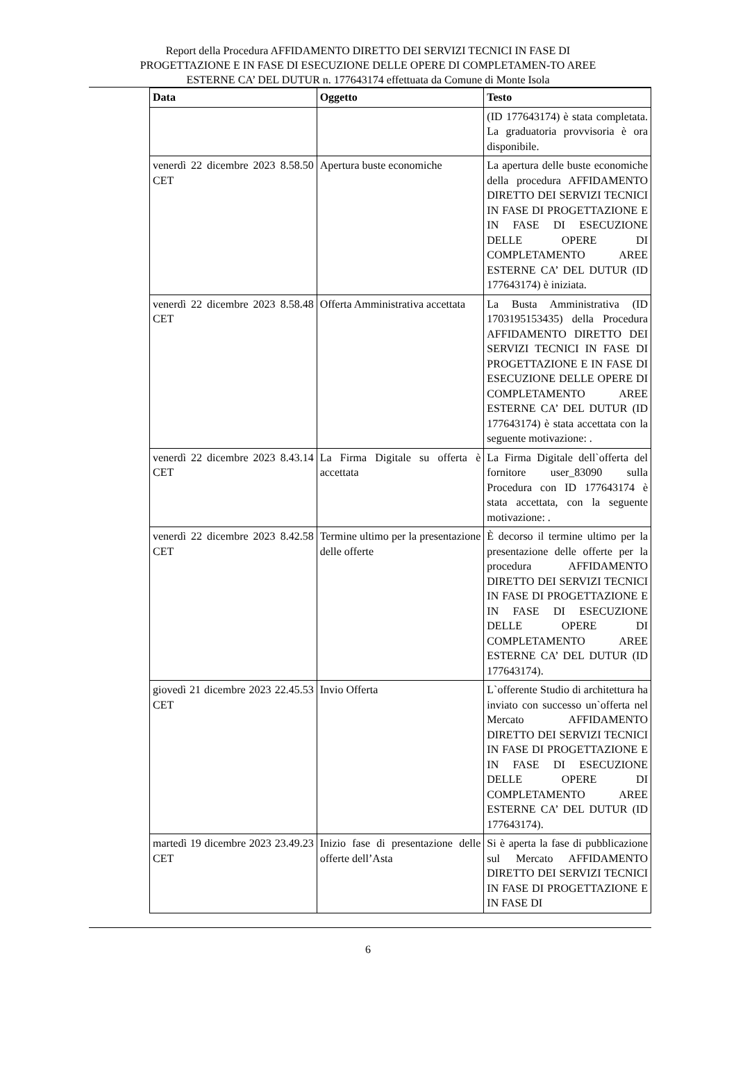Report della Procedura AFFIDAMENTO DIRETTO DEI SERVIZI TECNICI IN FASE DI PROGETTAZIONE E IN FASE DI ESECUZIONE DELLE OPERE DI COMPLETAMEN-TO AREE ESTERNE CA’ DEL DUTUR n. 177643174 effettuata da Comune di Monte Isola
| Data | Oggetto | Testo |
| --- | --- | --- |
| | | (ID 177643174) è stata completata. La graduatoria provvisoria è ora disponibile. |
| venerdì 22 dicembre 2023 8.58.50 CET | Apertura buste economiche | La apertura delle buste economiche della procedura AFFIDAMENTO DIRETTO DEI SERVIZI TECNICI IN FASE DI PROGETTAZIONE E IN FASE DI ESECUZIONE DELLE OPERE DI COMPLETAMENTO AREE ESTERNE CA’ DEL DUTUR (ID 177643174) è iniziata. |
| venerdì 22 dicembre 2023 8.58.48 CET | Offerta Amministrativa accettata | La Busta Amministrativa (ID 1703195153435) della Procedura AFFIDAMENTO DIRETTO DEI SERVIZI TECNICI IN FASE DI PROGETTAZIONE E IN FASE DI ESECUZIONE DELLE OPERE DI COMPLETAMENTO AREE ESTERNE CA’ DEL DUTUR (ID 177643174) è stata accettata con la seguente motivazione: . |
| venerdì 22 dicembre 2023 8.43.14 CET | La Firma Digitale su offerta è accettata | La Firma Digitale dell`offerta del fornitore user_83090 sulla Procedura con ID 177643174 è stata accettata, con la seguente motivazione: . |
| venerdì 22 dicembre 2023 8.42.58 CET | Termine ultimo per la presentazione delle offerte | È decorso il termine ultimo per la presentazione delle offerte per la procedura AFFIDAMENTO DIRETTO DEI SERVIZI TECNICI IN FASE DI PROGETTAZIONE E IN FASE DI ESECUZIONE DELLE OPERE DI COMPLETAMENTO AREE ESTERNE CA’ DEL DUTUR (ID 177643174). |
| giovedì 21 dicembre 2023 22.45.53 CET | Invio Offerta | L`offerente Studio di architettura ha inviato con successo un`offerta nel Mercato AFFIDAMENTO DIRETTO DEI SERVIZI TECNICI IN FASE DI PROGETTAZIONE E IN FASE DI ESECUZIONE DELLE OPERE DI COMPLETAMENTO AREE ESTERNE CA’ DEL DUTUR (ID 177643174). |
| martedì 19 dicembre 2023 23.49.23 CET | Inizio fase di presentazione delle offerte dell’Asta | Si è aperta la fase di pubblicazione sul Mercato AFFIDAMENTO DIRETTO DEI SERVIZI TECNICI IN FASE DI PROGETTAZIONE E IN FASE DI |
6